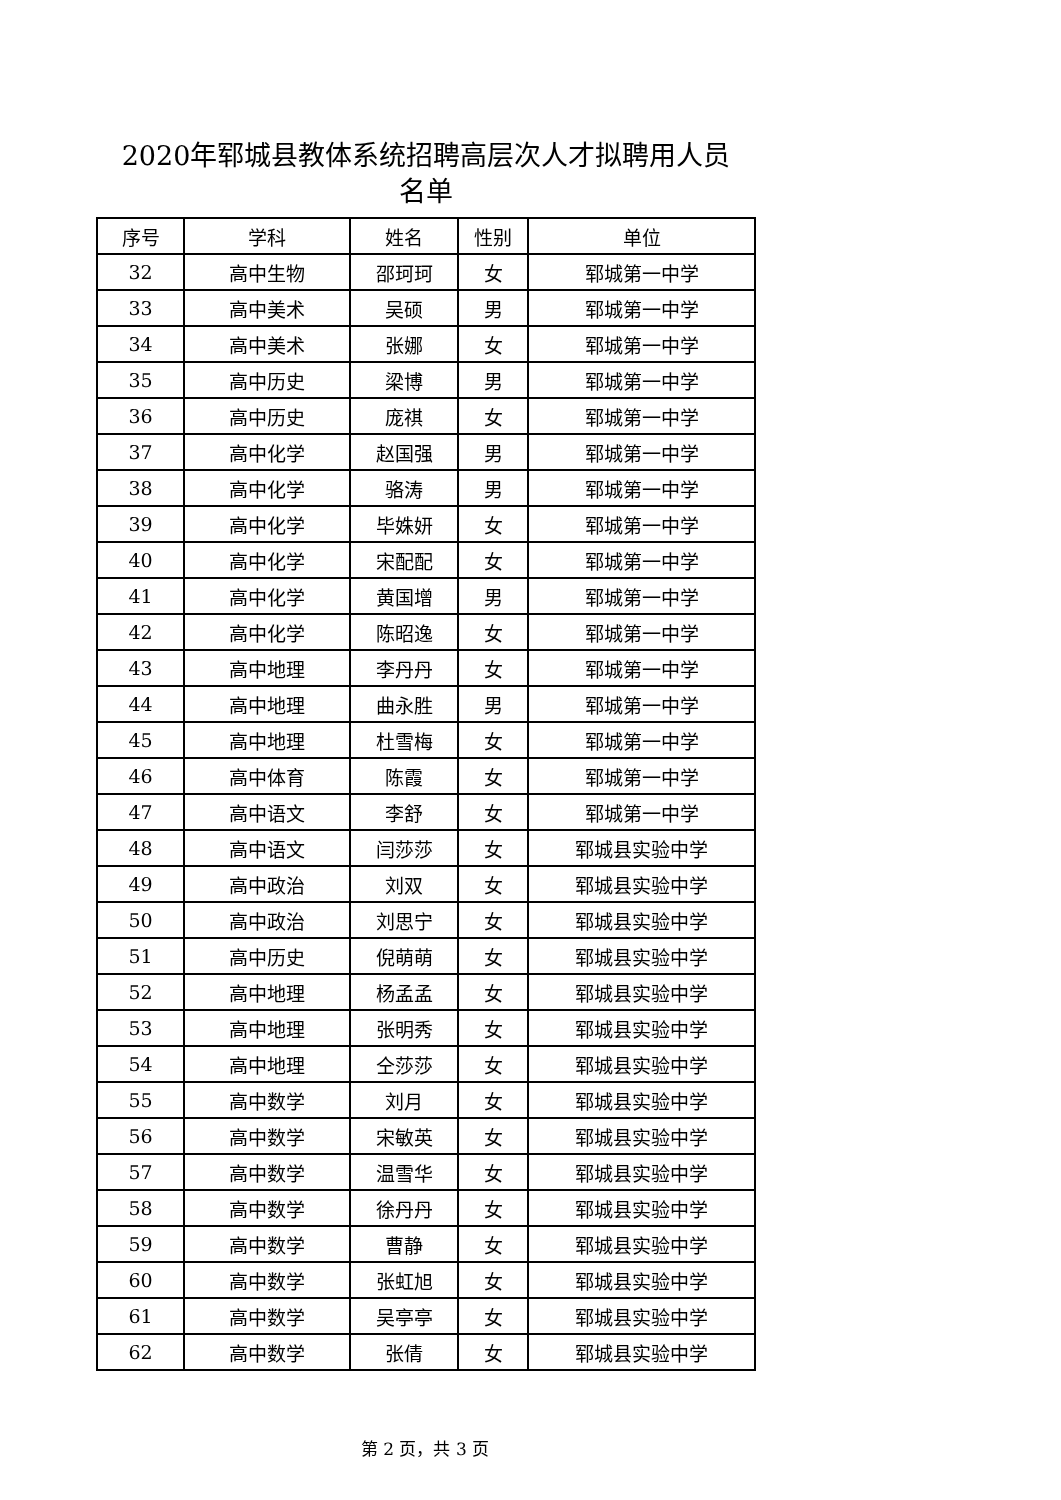2020年郓城县教体系统招聘高层次人才拟聘用人员
名单
| 序号 | 学科 | 姓名 | 性别 | 单位 |
| --- | --- | --- | --- | --- |
| 32 | 高中生物 | 邵珂珂 | 女 | 郓城第一中学 |
| 33 | 高中美术 | 吴硕 | 男 | 郓城第一中学 |
| 34 | 高中美术 | 张娜 | 女 | 郓城第一中学 |
| 35 | 高中历史 | 梁博 | 男 | 郓城第一中学 |
| 36 | 高中历史 | 庞祺 | 女 | 郓城第一中学 |
| 37 | 高中化学 | 赵国强 | 男 | 郓城第一中学 |
| 38 | 高中化学 | 骆涛 | 男 | 郓城第一中学 |
| 39 | 高中化学 | 毕姝妍 | 女 | 郓城第一中学 |
| 40 | 高中化学 | 宋配配 | 女 | 郓城第一中学 |
| 41 | 高中化学 | 黄国增 | 男 | 郓城第一中学 |
| 42 | 高中化学 | 陈昭逸 | 女 | 郓城第一中学 |
| 43 | 高中地理 | 李丹丹 | 女 | 郓城第一中学 |
| 44 | 高中地理 | 曲永胜 | 男 | 郓城第一中学 |
| 45 | 高中地理 | 杜雪梅 | 女 | 郓城第一中学 |
| 46 | 高中体育 | 陈霞 | 女 | 郓城第一中学 |
| 47 | 高中语文 | 李舒 | 女 | 郓城第一中学 |
| 48 | 高中语文 | 闫莎莎 | 女 | 郓城县实验中学 |
| 49 | 高中政治 | 刘双 | 女 | 郓城县实验中学 |
| 50 | 高中政治 | 刘思宁 | 女 | 郓城县实验中学 |
| 51 | 高中历史 | 倪萌萌 | 女 | 郓城县实验中学 |
| 52 | 高中地理 | 杨孟孟 | 女 | 郓城县实验中学 |
| 53 | 高中地理 | 张明秀 | 女 | 郓城县实验中学 |
| 54 | 高中地理 | 仝莎莎 | 女 | 郓城县实验中学 |
| 55 | 高中数学 | 刘月 | 女 | 郓城县实验中学 |
| 56 | 高中数学 | 宋敏英 | 女 | 郓城县实验中学 |
| 57 | 高中数学 | 温雪华 | 女 | 郓城县实验中学 |
| 58 | 高中数学 | 徐丹丹 | 女 | 郓城县实验中学 |
| 59 | 高中数学 | 曹静 | 女 | 郓城县实验中学 |
| 60 | 高中数学 | 张虹旭 | 女 | 郓城县实验中学 |
| 61 | 高中数学 | 吴亭亭 | 女 | 郓城县实验中学 |
| 62 | 高中数学 | 张倩 | 女 | 郓城县实验中学 |
第 2 页，共 3 页